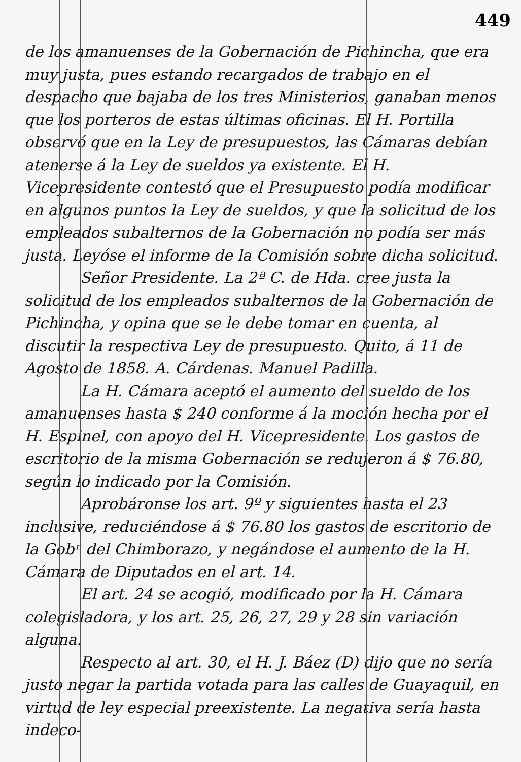449
de los amanuenses de la Gobernación de Pichincha, que era muy justa, pues estando recargados de trabajo en el despacho que bajaba de los tres Ministerios, ganaban menos que los porteros de estas últimas oficinas. El H. Portilla observó que en la Ley de presupuestos, las Cámaras debían atenerse á la Ley de sueldos ya existente. El H. Vicepresidente contestó que el Presupuesto podía modificar en algunos puntos la Ley de sueldos, y que la solicitud de los empleados subalternos de la Gobernación no podía ser más justa. Leyóse el informe de la Comisión sobre dicha solicitud.
Señor Presidente. La 2ª C. de Hda. cree justa la solicitud de los empleados subalternos de la Gobernación de Pichincha, y opina que se le debe tomar en cuenta, al discutir la respectiva Ley de presupuesto. Quito, á 11 de Agosto de 1858. A. Cárdenas. Manuel Padilla.
La H. Cámara aceptó el aumento del sueldo de los amanuenses hasta $ 240 conforme á la moción hecha por el H. Espinel, con apoyo del H. Vicepresidente. Los gastos de escritorio de la misma Gobernación se redujeron á $ 76.80, según lo indicado por la Comisión.
Aprobáronse los art. 9º y siguientes hasta el 23 inclusive, reduciéndose á $ 76.80 los gastos de escritorio de la Gobⁿ del Chimborazo, y negándose el aumento de la H. Cámara de Diputados en el art. 14.
El art. 24 se acogió, modificado por la H. Cámara colegisladora, y los art. 25, 26, 27, 29 y 28 sin variación alguna.
Respecto al art. 30, el H. J. Báez (D) dijo que no sería justo negar la partida votada para las calles de Guayaquil, en virtud de ley especial preexistente. La negativa sería hasta indeco-